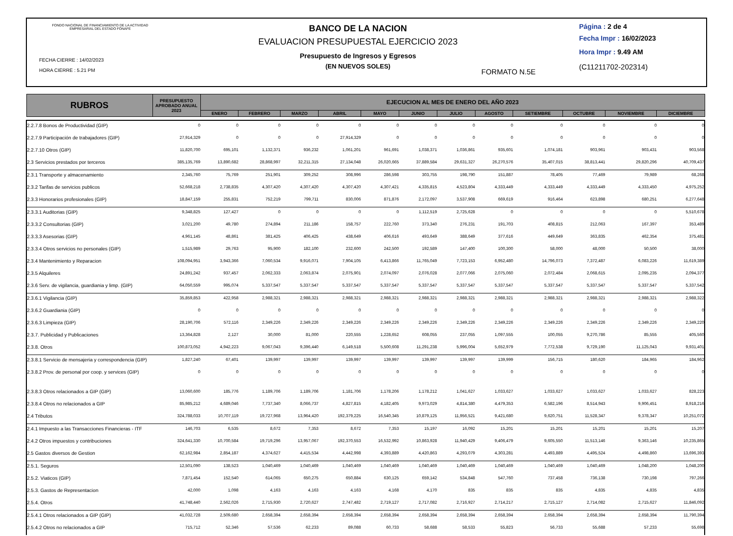FONDO NACIONAL DE FINANCIAMIENTO DE LA ACTIVIDAD EMPRESARIAL DEL ESTADO FONAFE
FECHA CIERRE : 14/02/2023
HORA CIERRE : 5.21 PM
BANCO DE LA NACION
EVALUACION PRESUPUESTAL EJERCICIO 2023
Presupuesto de Ingresos y Egresos
(EN NUEVOS SOLES)
FORMATO N.5E
Página : 2 de 4
Fecha Impr : 16/02/2023
Hora Impr : 9.49 AM
(C11211702-202314)
| RUBROS | PRESUPUESTO APROBADO ANUAL 2023 | EJECUCION AL MES DE ENERO DEL AÑO 2023 | | | | | | | | | | | |
| --- | --- | --- | --- | --- | --- | --- | --- | --- | --- | --- | --- | --- | --- |
| | | ENERO | FEBRERO | MARZO | ABRIL | MAYO | JUNIO | JULIO | AGOSTO | SETIEMBRE | OCTUBRE | NOVIEMBRE | DICIEMBRE |
| 2.2.7.8 Bonos de Productividad (GIP) | 0 | 0 | 0 | 0 | 0 | 0 | 0 | 0 | 0 | 0 | 0 | 0 | 0 |
| 2.2.7.9 Participación de trabajadores (GIP) | 27,914,329 | 0 | 0 | 0 | 27,914,329 | 0 | 0 | 0 | 0 | 0 | 0 | 0 | 0 |
| 2.2.7.10 Otros (GIP) | 11,820,700 | 695,101 | 1,132,371 | 936,232 | 1,061,201 | 961,691 | 1,038,371 | 1,036,861 | 935,601 | 1,074,181 | 903,961 | 903,431 | 903,568 |
| 2.3 Servicios prestados por terceros | 385,135,769 | 13,890,682 | 28,868,997 | 32,211,315 | 27,134,048 | 26,020,665 | 37,889,584 | 29,631,327 | 26,270,576 | 35,407,015 | 38,813,441 | 29,820,296 | 40,709,437 |
| 2.3.1 Transporte y almacenamiento | 2,345,760 | 75,769 | 251,901 | 309,252 | 308,996 | 286,598 | 303,755 | 198,790 | 151,887 | 78,405 | 77,469 | 79,989 | 68,268 |
| 2.3.2 Tarifas de servicios publicos | 52,668,218 | 2,738,835 | 4,307,420 | 4,307,420 | 4,307,420 | 4,307,421 | 4,335,815 | 4,523,804 | 4,333,449 | 4,333,449 | 4,333,449 | 4,333,450 | 4,975,252 |
| 2.3.3 Honorarios profesionales (GIP) | 18,847,159 | 255,831 | 752,219 | 799,711 | 830,006 | 871,876 | 2,172,097 | 3,537,908 | 669,619 | 916,464 | 623,898 | 680,251 | 6,277,648 |
| 2.3.3.1 Auditorias (GIP) | 9,348,825 | 127,427 | 0 | 0 | 0 | 0 | 1,112,519 | 2,725,628 | 0 | 0 | 0 | 0 | 5,510,678 |
| 2.3.3.2 Consultorias (GIP) | 3,021,200 | 49,780 | 274,894 | 211,186 | 158,757 | 222,760 | 373,340 | 276,231 | 191,703 | 408,815 | 212,063 | 167,397 | 353,489 |
| 2.3.3.3 Asesorias (GIP) | 4,961,145 | 48,861 | 381,425 | 406,425 | 438,649 | 406,616 | 493,649 | 388,649 | 377,616 | 449,649 | 363,835 | 462,354 | 375,481 |
| 2.3.3.4 Otros servicios no personales (GIP) | 1,515,989 | 29,763 | 95,900 | 182,100 | 232,600 | 242,500 | 192,589 | 147,400 | 100,300 | 58,000 | 48,000 | 50,500 | 38,000 |
| 2.3.4 Mantenimiento y Reparacion | 108,094,951 | 3,943,366 | 7,060,534 | 9,916,071 | 7,904,105 | 6,413,866 | 11,765,049 | 7,723,153 | 6,952,480 | 14,796,073 | 7,372,487 | 6,083,226 | 11,619,389 |
| 2.3.5 Alquileres | 24,891,242 | 937,457 | 2,062,333 | 2,063,874 | 2,075,901 | 2,074,097 | 2,076,028 | 2,077,066 | 2,075,060 | 2,072,484 | 2,068,615 | 2,095,235 | 2,094,377 |
| 2.3.6 Serv. de vigilancia, guardiania y limp. (GIP) | 64,050,559 | 995,074 | 5,337,547 | 5,337,547 | 5,337,547 | 5,337,547 | 5,337,547 | 5,337,547 | 5,337,547 | 5,337,547 | 5,337,547 | 5,337,547 | 5,337,542 |
| 2.3.6.1 Vigilancia (GIP) | 35,859,853 | 422,958 | 2,988,321 | 2,988,321 | 2,988,321 | 2,988,321 | 2,988,321 | 2,988,321 | 2,988,321 | 2,988,321 | 2,988,321 | 2,988,321 | 2,988,322 |
| 2.3.6.2 Guardiania (GIP) | 0 | 0 | 0 | 0 | 0 | 0 | 0 | 0 | 0 | 0 | 0 | 0 | 0 |
| 2.3.6.3 Limpieza (GIP) | 28,190,706 | 572,116 | 2,349,226 | 2,349,226 | 2,349,226 | 2,349,226 | 2,349,226 | 2,349,226 | 2,349,226 | 2,349,226 | 2,349,226 | 2,349,226 | 2,349,220 |
| 2.3.7. Publicidad y Publicaciones | 13,364,828 | 2,127 | 30,000 | 81,000 | 220,555 | 1,228,652 | 608,055 | 237,055 | 1,097,555 | 100,055 | 9,270,786 | 85,555 | 405,560 |
| 2.3.8. Otros | 100,873,052 | 4,942,223 | 9,067,043 | 9,396,440 | 6,149,518 | 5,500,608 | 11,291,238 | 5,996,004 | 5,652,979 | 7,772,538 | 9,729,190 | 11,125,043 | 9,931,401 |
| 2.3.8.1 Servicio de mensajeria y correspondencia (GIP) | 1,827,240 | 67,401 | 139,997 | 139,997 | 139,997 | 139,997 | 139,997 | 139,997 | 139,999 | 156,715 | 180,620 | 184,965 | 184,962 |
| 2.3.8.2 Prov. de personal por coop. y services (GIP) | 0 | 0 | 0 | 0 | 0 | 0 | 0 | 0 | 0 | 0 | 0 | 0 | 0 |
| 2.3.8.3 Otros relacionados a GIP (GIP) | 13,060,600 | 185,776 | 1,189,706 | 1,189,706 | 1,181,706 | 1,178,206 | 1,178,212 | 1,041,627 | 1,033,627 | 1,033,627 | 1,033,627 | 1,033,627 | 828,223 |
| 2.3.8.4 Otros no relacionados a GIP | 85,985,212 | 4,689,046 | 7,737,340 | 8,066,737 | 4,827,815 | 4,182,405 | 9,973,029 | 4,814,380 | 4,479,353 | 6,582,196 | 8,514,943 | 9,906,451 | 8,918,216 |
| 2.4 Tributos | 324,788,033 | 10,707,119 | 19,727,968 | 13,964,420 | 192,379,225 | 16,540,345 | 10,879,125 | 11,956,521 | 9,421,680 | 9,620,751 | 11,528,347 | 9,378,347 | 10,251,072 |
| 2.4.1 Impuesto a las Transacciones Financieras - ITF | 146,703 | 6,535 | 8,672 | 7,353 | 8,672 | 7,353 | 15,197 | 16,092 | 15,201 | 15,201 | 15,201 | 15,201 | 15,207 |
| 2.4.2 Otros impuestos y contribuciones | 324,641,330 | 10,700,584 | 19,719,296 | 13,957,067 | 192,370,553 | 16,532,992 | 10,863,928 | 11,940,429 | 9,406,479 | 9,605,550 | 11,513,146 | 9,363,146 | 10,235,865 |
| 2.5 Gastos diversos de Gestion | 62,162,984 | 2,854,187 | 4,374,627 | 4,415,534 | 4,442,998 | 4,393,889 | 4,420,863 | 4,293,079 | 4,303,281 | 4,493,889 | 4,495,524 | 4,498,860 | 13,696,393 |
| 2.5.1. Seguros | 12,501,090 | 138,523 | 1,040,469 | 1,040,469 | 1,040,469 | 1,040,469 | 1,040,469 | 1,040,469 | 1,040,469 | 1,040,469 | 1,040,469 | 1,048,200 | 1,048,200 |
| 2.5.2. Viaticos (GIP) | 7,871,454 | 152,540 | 614,065 | 650,275 | 650,884 | 630,125 | 659,142 | 534,848 | 547,760 | 737,458 | 736,138 | 730,198 | 797,266 |
| 2.5.3. Gastos de Representacion | 42,000 | 1,098 | 4,163 | 4,163 | 4,163 | 4,168 | 4,170 | 835 | 835 | 835 | 4,835 | 4,835 | 4,835 |
| 2.5.4. Otros | 41,748,440 | 2,562,026 | 2,715,930 | 2,720,627 | 2,747,482 | 2,719,127 | 2,717,082 | 2,716,927 | 2,714,217 | 2,715,127 | 2,714,082 | 2,715,627 | 11,846,092 |
| 2.5.4.1 Otros relacionados a GIP (GIP) | 41,032,728 | 2,509,680 | 2,658,394 | 2,658,394 | 2,658,394 | 2,658,394 | 2,658,394 | 2,658,394 | 2,658,394 | 2,658,394 | 2,658,394 | 2,658,394 | 11,790,394 |
| 2.5.4.2 Otros no relacionados a GIP | 715,712 | 52,346 | 57,536 | 62,233 | 89,088 | 60,733 | 58,688 | 58,533 | 55,823 | 56,733 | 55,688 | 57,233 | 55,698 |